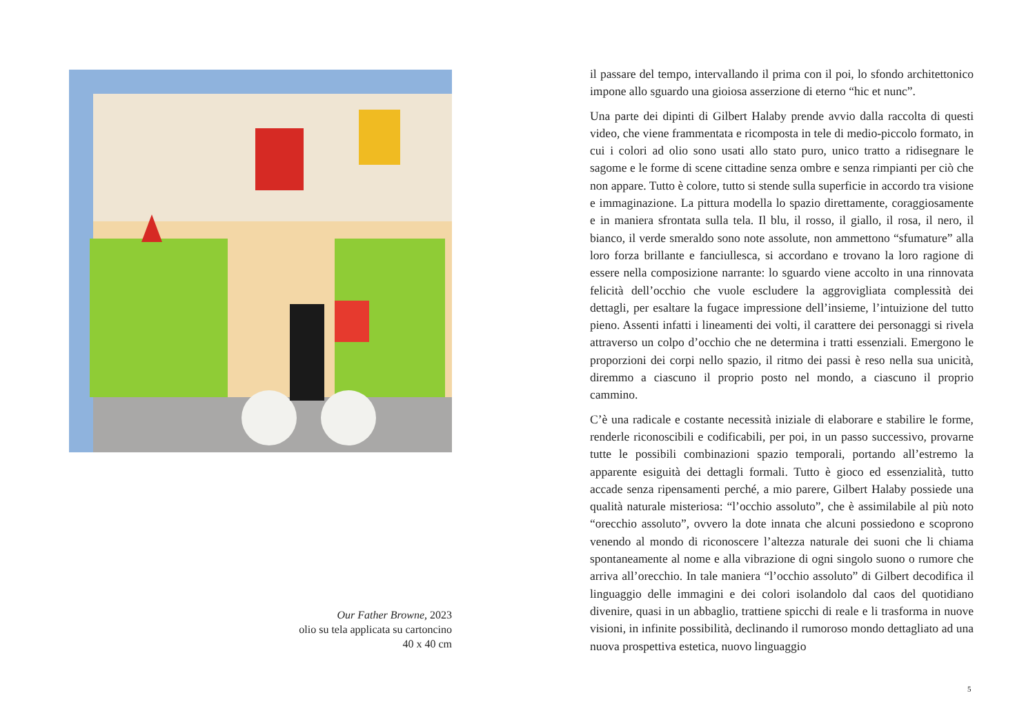Our Father Browne, 2023
olio su tela applicata su cartoncino
40 x 40 cm
il passare del tempo, intervallando il prima con il poi, lo sfondo architettonico impone allo sguardo una gioiosa asserzione di eterno “hic et nunc”.
Una parte dei dipinti di Gilbert Halaby prende avvio dalla raccolta di questi video, che viene frammentata e ricomposta in tele di medio-piccolo formato, in cui i colori ad olio sono usati allo stato puro, unico tratto a ridisegnare le sagome e le forme di scene cittadine senza ombre e senza rimpianti per ciò che non appare. Tutto è colore, tutto si stende sulla superficie in accordo tra visione e immaginazione. La pittura modella lo spazio direttamente, coraggiosamente e in maniera sfrontata sulla tela. Il blu, il rosso, il giallo, il rosa, il nero, il bianco, il verde smeraldo sono note assolute, non ammettono “sfumature” alla loro forza brillante e fanciullesca, si accordano e trovano la loro ragione di essere nella composizione narrante: lo sguardo viene accolto in una rinnovata felicità dell’occhio che vuole escludere la aggrovigliata complessità dei dettagli, per esaltare la fugace impressione dell’insieme, l’intuizione del tutto pieno. Assenti infatti i lineamenti dei volti, il carattere dei personaggi si rivela attraverso un colpo d’occhio che ne determina i tratti essenziali. Emergono le proporzioni dei corpi nello spazio, il ritmo dei passi è reso nella sua unicità, diremmo a ciascuno il proprio posto nel mondo, a ciascuno il proprio cammino.
C’è una radicale e costante necessità iniziale di elaborare e stabilire le forme, renderle riconoscibili e codificabili, per poi, in un passo successivo, provarne tutte le possibili combinazioni spazio temporali, portando all’estremo la apparente esiguità dei dettagli formali. Tutto è gioco ed essenzialità, tutto accade senza ripensamenti perché, a mio parere, Gilbert Halaby possiede una qualità naturale misteriosa: “l’occhio assoluto”, che è assimilabile al più noto “orecchio assoluto”, ovvero la dote innata che alcuni possiedono e scoprono venendo al mondo di riconoscere l’altezza naturale dei suoni che li chiama spontaneamente al nome e alla vibrazione di ogni singolo suono o rumore che arriva all’orecchio. In tale maniera “l’occhio assoluto” di Gilbert decodifica il linguaggio delle immagini e dei colori isolandolo dal caos del quotidiano divenire, quasi in un abbaglio, trattiene spicchi di reale e li trasforma in nuove visioni, in infinite possibilità, declinando il rumoroso mondo dettagliato ad una nuova prospettiva estetica, nuovo linguaggio
5